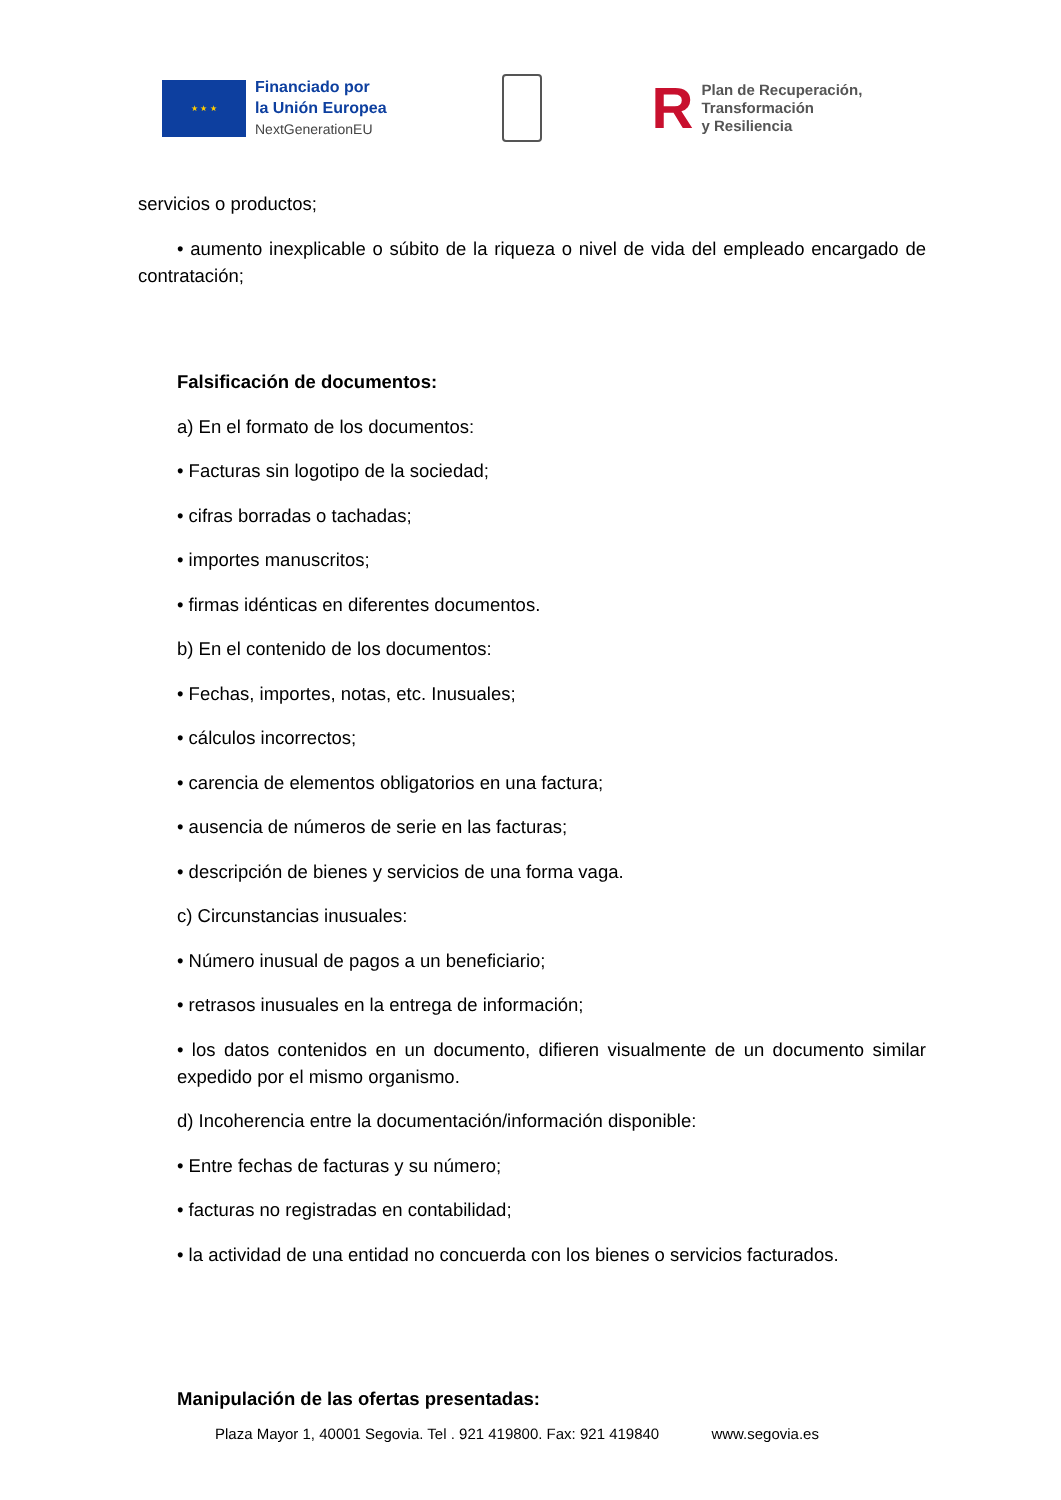★ ★ ★
Financiado por
la Unión Europea
NextGenerationEU
R
Plan de Recuperación,
Transformación
y Resiliencia
servicios o productos;
• aumento inexplicable o súbito de la riqueza o nivel de vida del empleado encargado de contratación;
Falsificación de documentos:
a) En el formato de los documentos:
• Facturas sin logotipo de la sociedad;
• cifras borradas o tachadas;
• importes manuscritos;
• firmas idénticas en diferentes documentos.
b) En el contenido de los documentos:
• Fechas, importes, notas, etc. Inusuales;
• cálculos incorrectos;
• carencia de elementos obligatorios en una factura;
• ausencia de números de serie en las facturas;
• descripción de bienes y servicios de una forma vaga.
c) Circunstancias inusuales:
• Número inusual de pagos a un beneficiario;
• retrasos inusuales en la entrega de información;
• los datos contenidos en un documento, difieren visualmente de un documento similar expedido por el mismo organismo.
d) Incoherencia entre la documentación/información disponible:
• Entre fechas de facturas y su número;
• facturas no registradas en contabilidad;
• la actividad de una entidad no concuerda con los bienes o servicios facturados.
Manipulación de las ofertas presentadas:
Plaza Mayor 1, 40001 Segovia. Tel . 921 419800. Fax: 921 419840 www.segovia.es